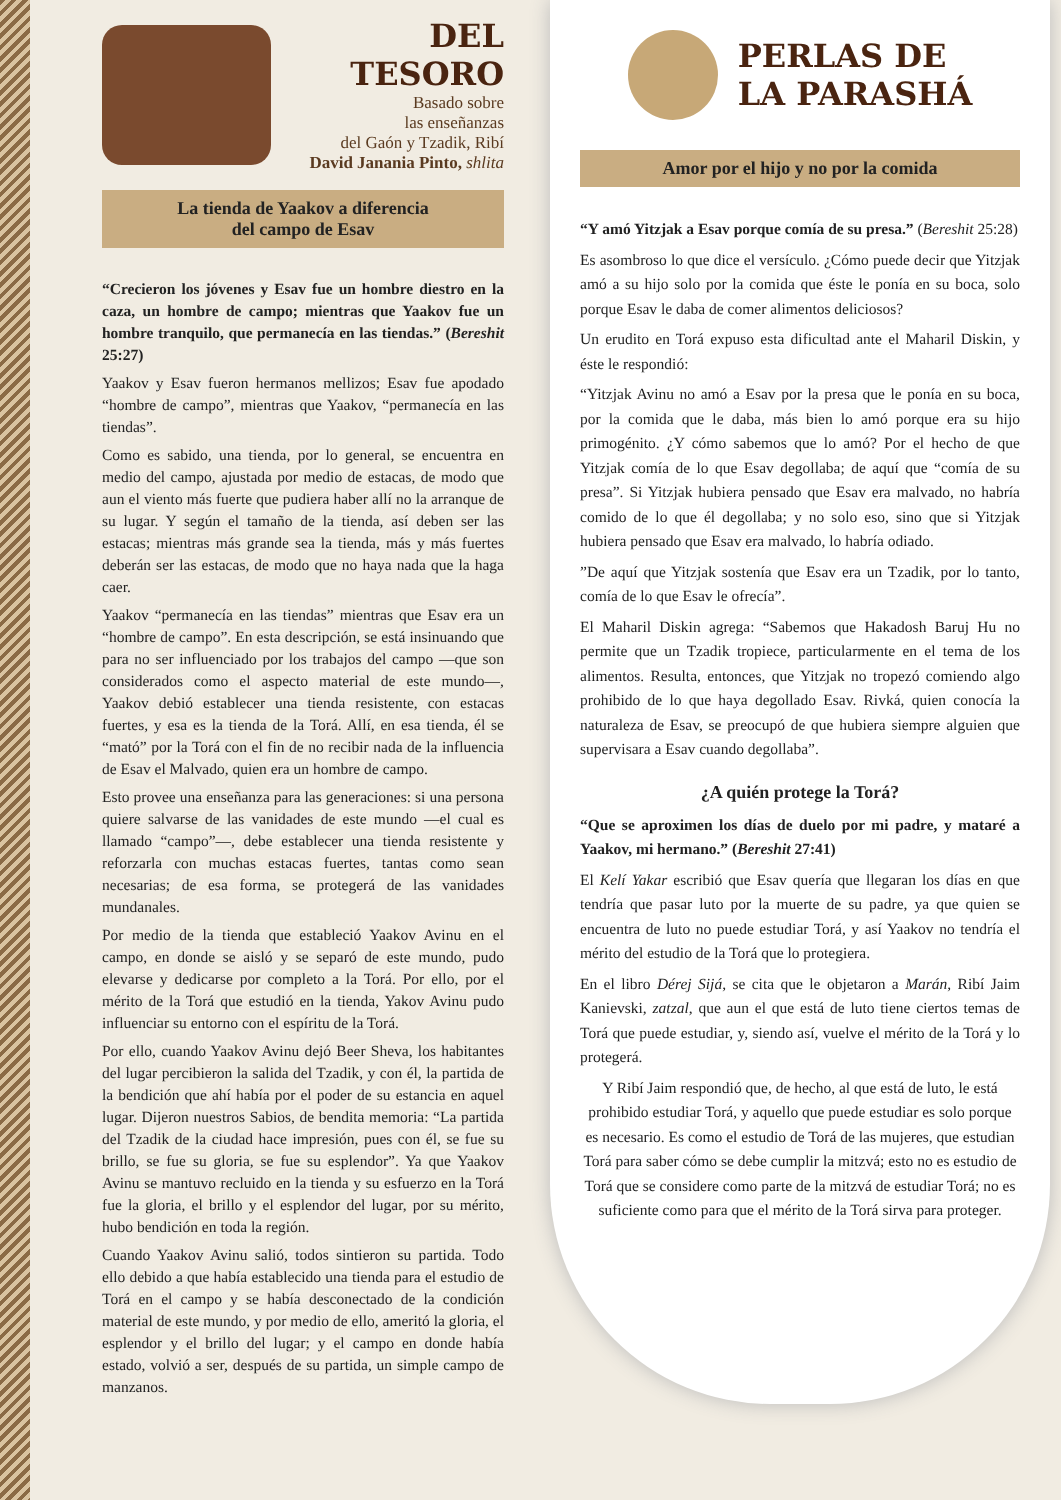DEL TESORO
Basado sobre
las enseñanzas
del Gaón y Tzadik, Ribí
David Janania Pinto, shlita
La tienda de Yaakov a diferencia
del campo de Esav
“Crecieron los jóvenes y Esav fue un hombre diestro en la caza, un hombre de campo; mientras que Yaakov fue un hombre tranquilo, que permanecía en las tiendas.” (Bereshit 25:27)
Yaakov y Esav fueron hermanos mellizos; Esav fue apodado “hombre de campo”, mientras que Yaakov, “permanecía en las tiendas”.
Como es sabido, una tienda, por lo general, se encuentra en medio del campo, ajustada por medio de estacas, de modo que aun el viento más fuerte que pudiera haber allí no la arranque de su lugar. Y según el tamaño de la tienda, así deben ser las estacas; mientras más grande sea la tienda, más y más fuertes deberán ser las estacas, de modo que no haya nada que la haga caer.
Yaakov “permanecía en las tiendas” mientras que Esav era un “hombre de campo”. En esta descripción, se está insinuando que para no ser influenciado por los trabajos del campo —que son considerados como el aspecto material de este mundo—, Yaakov debió establecer una tienda resistente, con estacas fuertes, y esa es la tienda de la Torá. Allí, en esa tienda, él se “mató” por la Torá con el fin de no recibir nada de la influencia de Esav el Malvado, quien era un hombre de campo.
Esto provee una enseñanza para las generaciones: si una persona quiere salvarse de las vanidades de este mundo —el cual es llamado “campo”—, debe establecer una tienda resistente y reforzarla con muchas estacas fuertes, tantas como sean necesarias; de esa forma, se protegerá de las vanidades mundanales.
Por medio de la tienda que estableció Yaakov Avinu en el campo, en donde se aisló y se separó de este mundo, pudo elevarse y dedicarse por completo a la Torá. Por ello, por el mérito de la Torá que estudió en la tienda, Yakov Avinu pudo influenciar su entorno con el espíritu de la Torá.
Por ello, cuando Yaakov Avinu dejó Beer Sheva, los habitantes del lugar percibieron la salida del Tzadik, y con él, la partida de la bendición que ahí había por el poder de su estancia en aquel lugar. Dijeron nuestros Sabios, de bendita memoria: “La partida del Tzadik de la ciudad hace impresión, pues con él, se fue su brillo, se fue su gloria, se fue su esplendor”. Ya que Yaakov Avinu se mantuvo recluido en la tienda y su esfuerzo en la Torá fue la gloria, el brillo y el esplendor del lugar, por su mérito, hubo bendición en toda la región.
Cuando Yaakov Avinu salió, todos sintieron su partida. Todo ello debido a que había establecido una tienda para el estudio de Torá en el campo y se había desconectado de la condición material de este mundo, y por medio de ello, ameritó la gloria, el esplendor y el brillo del lugar; y el campo en donde había estado, volvió a ser, después de su partida, un simple campo de manzanos.
PERLAS DE
LA PARASHÁ
Amor por el hijo y no por la comida
“Y amó Yitzjak a Esav porque comía de su presa.” (Bereshit 25:28)
Es asombroso lo que dice el versículo. ¿Cómo puede decir que Yitzjak amó a su hijo solo por la comida que éste le ponía en su boca, solo porque Esav le daba de comer alimentos deliciosos?
Un erudito en Torá expuso esta dificultad ante el Maharil Diskin, y éste le respondió:
“Yitzjak Avinu no amó a Esav por la presa que le ponía en su boca, por la comida que le daba, más bien lo amó porque era su hijo primogénito. ¿Y cómo sabemos que lo amó? Por el hecho de que Yitzjak comía de lo que Esav degollaba; de aquí que “comía de su presa”. Si Yitzjak hubiera pensado que Esav era malvado, no habría comido de lo que él degollaba; y no solo eso, sino que si Yitzjak hubiera pensado que Esav era malvado, lo habría odiado.
”De aquí que Yitzjak sostenía que Esav era un Tzadik, por lo tanto, comía de lo que Esav le ofrecía”.
El Maharil Diskin agrega: “Sabemos que Hakadosh Baruj Hu no permite que un Tzadik tropiece, particularmente en el tema de los alimentos. Resulta, entonces, que Yitzjak no tropezó comiendo algo prohibido de lo que haya degollado Esav. Rivká, quien conocía la naturaleza de Esav, se preocupó de que hubiera siempre alguien que supervisara a Esav cuando degollaba”.
¿A quién protege la Torá?
“Que se aproximen los días de duelo por mi padre, y mataré a Yaakov, mi hermano.” (Bereshit 27:41)
El Kelí Yakar escribió que Esav quería que llegaran los días en que tendría que pasar luto por la muerte de su padre, ya que quien se encuentra de luto no puede estudiar Torá, y así Yaakov no tendría el mérito del estudio de la Torá que lo protegiera.
En el libro Dérej Sijá, se cita que le objetaron a Marán, Ribí Jaim Kanievski, zatzal, que aun el que está de luto tiene ciertos temas de Torá que puede estudiar, y, siendo así, vuelve el mérito de la Torá y lo protegerá.
Y Ribí Jaim respondió que, de hecho, al que está de luto, le está prohibido estudiar Torá, y aquello que puede estudiar es solo porque es necesario. Es como el estudio de Torá de las mujeres, que estudian Torá para saber cómo se debe cumplir la mitzvá; esto no es estudio de Torá que se considere como parte de la mitzvá de estudiar Torá; no es suficiente como para que el mérito de la Torá sirva para proteger.